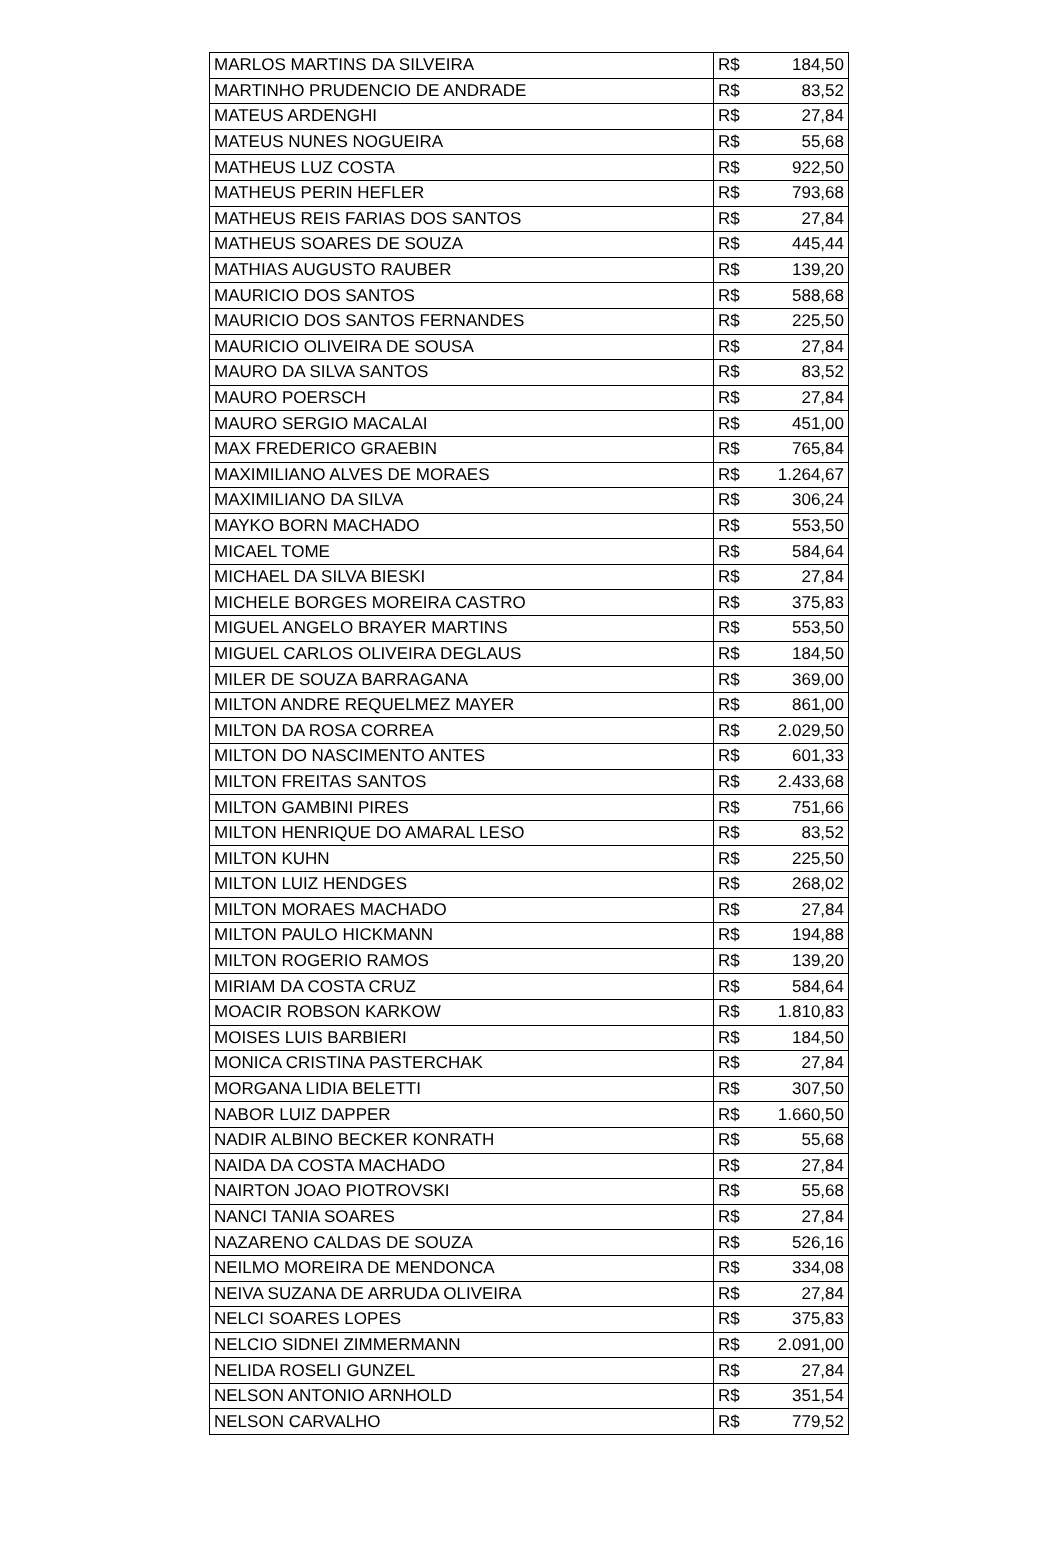| MARLOS MARTINS DA SILVEIRA | R$ | 184,50 |
| MARTINHO PRUDENCIO DE ANDRADE | R$ | 83,52 |
| MATEUS ARDENGHI | R$ | 27,84 |
| MATEUS NUNES NOGUEIRA | R$ | 55,68 |
| MATHEUS LUZ COSTA | R$ | 922,50 |
| MATHEUS PERIN HEFLER | R$ | 793,68 |
| MATHEUS REIS FARIAS DOS SANTOS | R$ | 27,84 |
| MATHEUS SOARES DE SOUZA | R$ | 445,44 |
| MATHIAS AUGUSTO RAUBER | R$ | 139,20 |
| MAURICIO DOS SANTOS | R$ | 588,68 |
| MAURICIO DOS SANTOS FERNANDES | R$ | 225,50 |
| MAURICIO OLIVEIRA DE SOUSA | R$ | 27,84 |
| MAURO DA SILVA SANTOS | R$ | 83,52 |
| MAURO POERSCH | R$ | 27,84 |
| MAURO SERGIO MACALAI | R$ | 451,00 |
| MAX FREDERICO GRAEBIN | R$ | 765,84 |
| MAXIMILIANO ALVES DE MORAES | R$ | 1.264,67 |
| MAXIMILIANO DA SILVA | R$ | 306,24 |
| MAYKO BORN MACHADO | R$ | 553,50 |
| MICAEL TOME | R$ | 584,64 |
| MICHAEL DA SILVA BIESKI | R$ | 27,84 |
| MICHELE BORGES MOREIRA CASTRO | R$ | 375,83 |
| MIGUEL ANGELO BRAYER MARTINS | R$ | 553,50 |
| MIGUEL CARLOS OLIVEIRA DEGLAUS | R$ | 184,50 |
| MILER DE SOUZA BARRAGANA | R$ | 369,00 |
| MILTON ANDRE REQUELMEZ MAYER | R$ | 861,00 |
| MILTON DA ROSA CORREA | R$ | 2.029,50 |
| MILTON DO NASCIMENTO ANTES | R$ | 601,33 |
| MILTON FREITAS SANTOS | R$ | 2.433,68 |
| MILTON GAMBINI PIRES | R$ | 751,66 |
| MILTON HENRIQUE DO AMARAL LESO | R$ | 83,52 |
| MILTON KUHN | R$ | 225,50 |
| MILTON LUIZ HENDGES | R$ | 268,02 |
| MILTON MORAES MACHADO | R$ | 27,84 |
| MILTON PAULO HICKMANN | R$ | 194,88 |
| MILTON ROGERIO RAMOS | R$ | 139,20 |
| MIRIAM DA COSTA CRUZ | R$ | 584,64 |
| MOACIR ROBSON KARKOW | R$ | 1.810,83 |
| MOISES LUIS BARBIERI | R$ | 184,50 |
| MONICA CRISTINA PASTERCHAK | R$ | 27,84 |
| MORGANA LIDIA BELETTI | R$ | 307,50 |
| NABOR LUIZ DAPPER | R$ | 1.660,50 |
| NADIR ALBINO BECKER KONRATH | R$ | 55,68 |
| NAIDA DA COSTA MACHADO | R$ | 27,84 |
| NAIRTON JOAO PIOTROVSKI | R$ | 55,68 |
| NANCI TANIA SOARES | R$ | 27,84 |
| NAZARENO CALDAS DE SOUZA | R$ | 526,16 |
| NEILMO MOREIRA DE MENDONCA | R$ | 334,08 |
| NEIVA SUZANA DE ARRUDA OLIVEIRA | R$ | 27,84 |
| NELCI SOARES LOPES | R$ | 375,83 |
| NELCIO SIDNEI ZIMMERMANN | R$ | 2.091,00 |
| NELIDA ROSELI GUNZEL | R$ | 27,84 |
| NELSON ANTONIO ARNHOLD | R$ | 351,54 |
| NELSON CARVALHO | R$ | 779,52 |